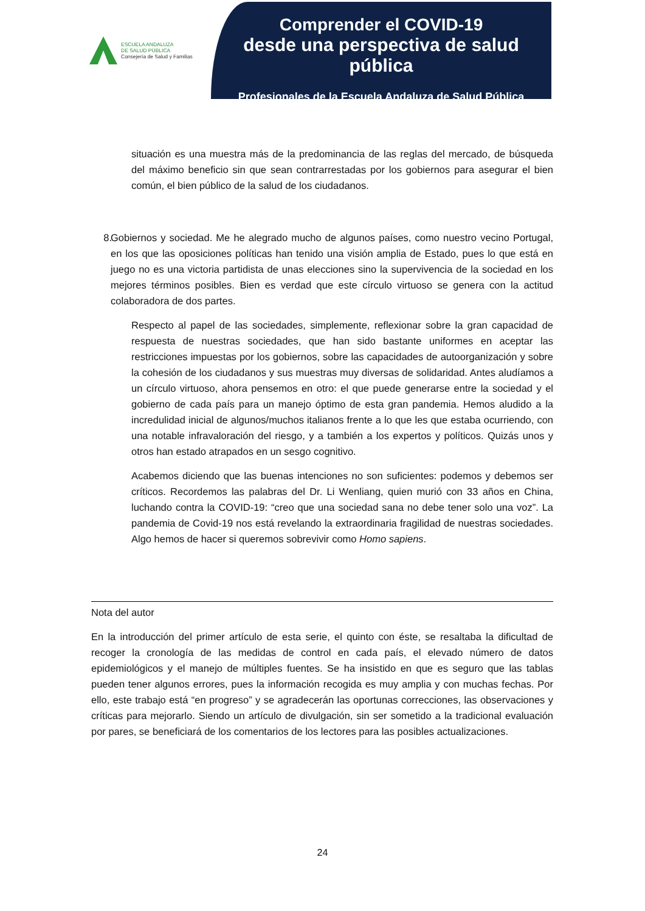ESCUELA ANDALUZA
DE SALUD PÚBLICA
Consejería de Salud y Familias
Comprender el COVID-19
desde una perspectiva de salud pública
Profesionales de la Escuela Andaluza de Salud Pública
situación es una muestra más de la predominancia de las reglas del mercado, de búsqueda del máximo beneficio sin que sean contrarrestadas por los gobiernos para asegurar el bien común, el bien público de la salud de los ciudadanos.
8. Gobiernos y sociedad. Me he alegrado mucho de algunos países, como nuestro vecino Portugal, en los que las oposiciones políticas han tenido una visión amplia de Estado, pues lo que está en juego no es una victoria partidista de unas elecciones sino la supervivencia de la sociedad en los mejores términos posibles. Bien es verdad que este círculo virtuoso se genera con la actitud colaboradora de dos partes.
Respecto al papel de las sociedades, simplemente, reflexionar sobre la gran capacidad de respuesta de nuestras sociedades, que han sido bastante uniformes en aceptar las restricciones impuestas por los gobiernos, sobre las capacidades de autoorganización y sobre la cohesión de los ciudadanos y sus muestras muy diversas de solidaridad. Antes aludíamos a un círculo virtuoso, ahora pensemos en otro: el que puede generarse entre la sociedad y el gobierno de cada país para un manejo óptimo de esta gran pandemia. Hemos aludido a la incredulidad inicial de algunos/muchos italianos frente a lo que les que estaba ocurriendo, con una notable infravaloración del riesgo, y a también a los expertos y políticos. Quizás unos y otros han estado atrapados en un sesgo cognitivo.
Acabemos diciendo que las buenas intenciones no son suficientes: podemos y debemos ser críticos. Recordemos las palabras del Dr. Li Wenliang, quien murió con 33 años en China, luchando contra la COVID-19: “creo que una sociedad sana no debe tener solo una voz”. La pandemia de Covid-19 nos está revelando la extraordinaria fragilidad de nuestras sociedades. Algo hemos de hacer si queremos sobrevivir como Homo sapiens.
Nota del autor
En la introducción del primer artículo de esta serie, el quinto con éste, se resaltaba la dificultad de recoger la cronología de las medidas de control en cada país, el elevado número de datos epidemiológicos y el manejo de múltiples fuentes. Se ha insistido en que es seguro que las tablas pueden tener algunos errores, pues la información recogida es muy amplia y con muchas fechas. Por ello, este trabajo está “en progreso” y se agradecerán las oportunas correcciones, las observaciones y críticas para mejorarlo. Siendo un artículo de divulgación, sin ser sometido a la tradicional evaluación por pares, se beneficiará de los comentarios de los lectores para las posibles actualizaciones.
24